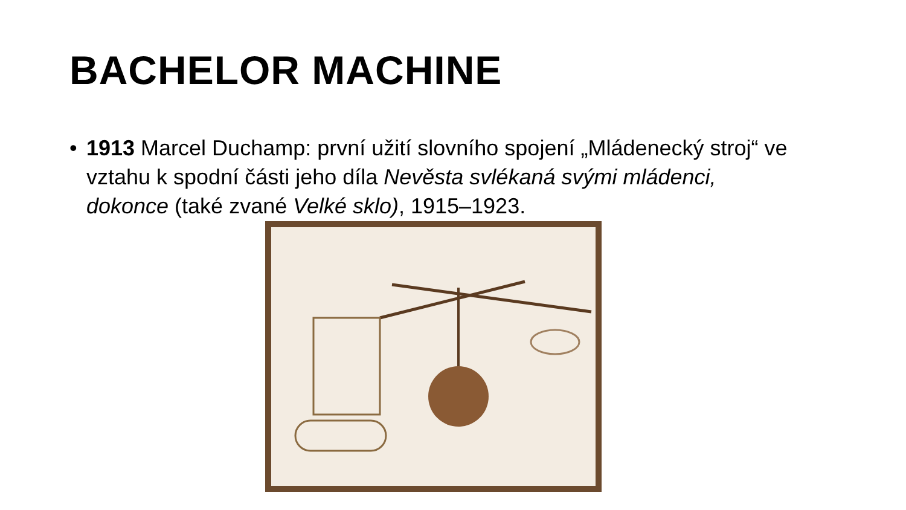BACHELOR MACHINE
• 1913 Marcel Duchamp: první užití slovního spojení „Mládenecký stroj“ ve vztahu k spodní části jeho díla Nevěsta svlékaná svými mládenci, dokonce (také zvané Velké sklo), 1915–1923.